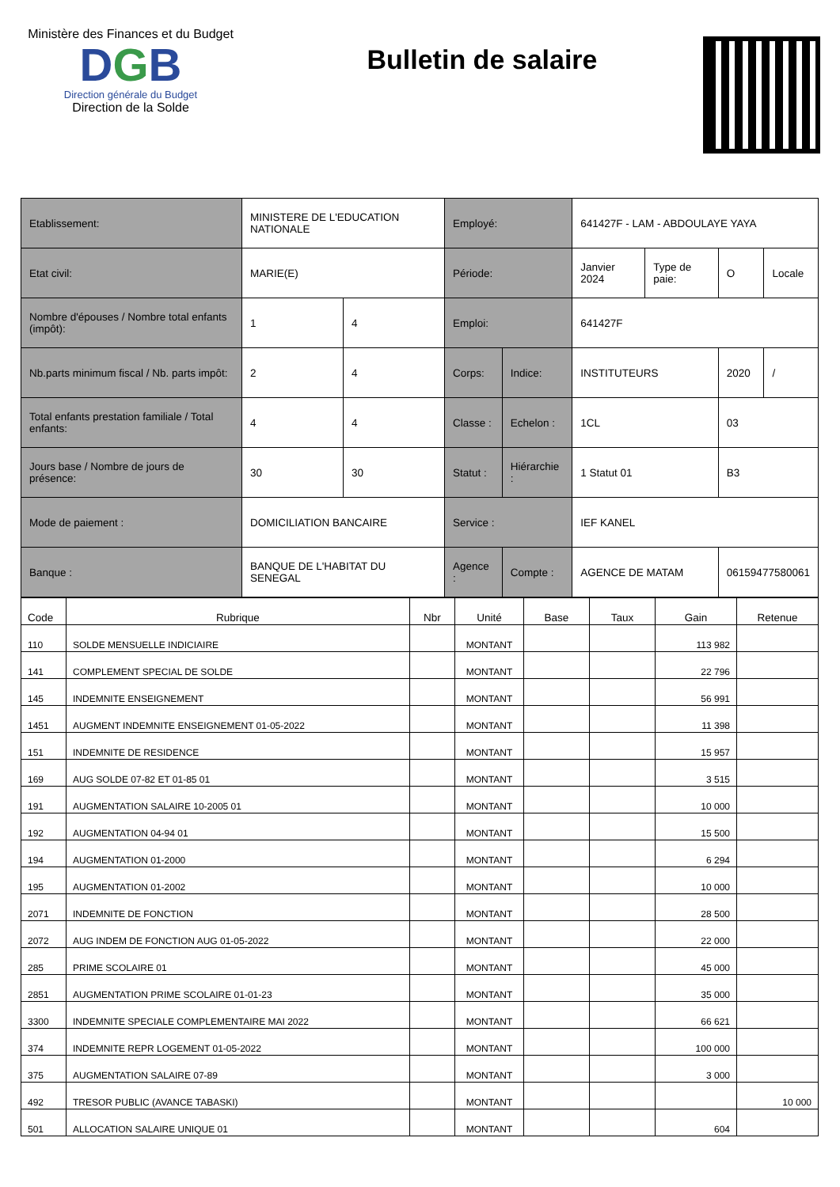Ministère des Finances et du Budget
DGB
Direction générale du Budget
Direction de la Solde
Bulletin de salaire
| Etablissement: | MINISTERE DE L'EDUCATION NATIONALE | | Employé: | | 641427F - LAM - ABDOULAYE YAYA | | | |
| Etat civil: | MARIE(E) | | Période: | | Janvier 2024 | Type de paie: | O | Locale |
| Nombre d'épouses / Nombre total enfants (impôt): | 1 | 4 | Emploi: | | 641427F | | | |
| Nb.parts minimum fiscal / Nb. parts impôt: | 2 | 4 | Corps: | Indice: | INSTITUTEURS | | 2020 | / |
| Total enfants prestation familiale / Total enfants: | 4 | 4 | Classe : | Echelon : | 1CL | | 03 | |
| Jours base / Nombre de jours de présence: | 30 | 30 | Statut : | Hiérarchie : | 1 Statut 01 | | B3 | |
| Mode de paiement : | DOMICILIATION BANCAIRE | | Service : | | IEF KANEL | | | |
| Banque : | BANQUE DE L'HABITAT DU SENEGAL | | Agence : | Compte : | AGENCE DE MATAM | | 06159477580061 | |
| Code | Rubrique | Nbr | Unité | Base | Taux | Gain | Retenue |
| --- | --- | --- | --- | --- | --- | --- | --- |
| 110 | SOLDE MENSUELLE INDICIAIRE | | MONTANT | | | 113 982 | |
| 141 | COMPLEMENT SPECIAL DE SOLDE | | MONTANT | | | 22 796 | |
| 145 | INDEMNITE ENSEIGNEMENT | | MONTANT | | | 56 991 | |
| 1451 | AUGMENT INDEMNITE ENSEIGNEMENT 01-05-2022 | | MONTANT | | | 11 398 | |
| 151 | INDEMNITE DE RESIDENCE | | MONTANT | | | 15 957 | |
| 169 | AUG SOLDE 07-82 ET 01-85 01 | | MONTANT | | | 3 515 | |
| 191 | AUGMENTATION SALAIRE 10-2005 01 | | MONTANT | | | 10 000 | |
| 192 | AUGMENTATION 04-94 01 | | MONTANT | | | 15 500 | |
| 194 | AUGMENTATION 01-2000 | | MONTANT | | | 6 294 | |
| 195 | AUGMENTATION 01-2002 | | MONTANT | | | 10 000 | |
| 2071 | INDEMNITE DE FONCTION | | MONTANT | | | 28 500 | |
| 2072 | AUG INDEM DE FONCTION AUG 01-05-2022 | | MONTANT | | | 22 000 | |
| 285 | PRIME SCOLAIRE 01 | | MONTANT | | | 45 000 | |
| 2851 | AUGMENTATION PRIME SCOLAIRE 01-01-23 | | MONTANT | | | 35 000 | |
| 3300 | INDEMNITE SPECIALE COMPLEMENTAIRE MAI 2022 | | MONTANT | | | 66 621 | |
| 374 | INDEMNITE REPR LOGEMENT 01-05-2022 | | MONTANT | | | 100 000 | |
| 375 | AUGMENTATION SALAIRE 07-89 | | MONTANT | | | 3 000 | |
| 492 | TRESOR PUBLIC (AVANCE TABASKI) | | MONTANT | | | | 10 000 |
| 501 | ALLOCATION SALAIRE UNIQUE 01 | | MONTANT | | | 604 | |